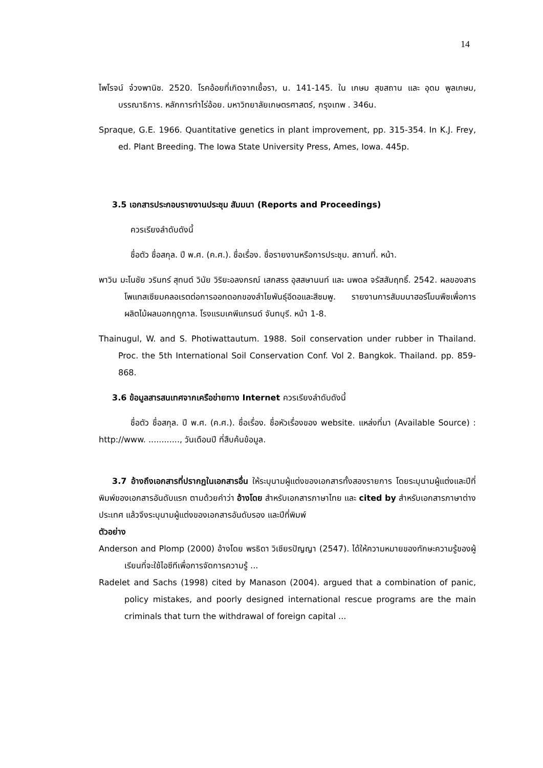14
ไพโรจน์ จ๋วงพานิช. 2520. โรคอ้อยที่เกิดจากเชื้อรา, น. 141-145. ใน เกษม สุขสถาน และ อุดม พูลเกษม, บรรณาธิการ. หลักการทำไร่อ้อย. มหาวิทยาลัยเกษตรศาสตร์, กรุงเทพ . 346น.
Spraque, G.E. 1966. Quantitative genetics in plant improvement, pp. 315-354. In K.J. Frey, ed. Plant Breeding. The Iowa State University Press, Ames, Iowa. 445p.
3.5 เอกสารประกอบรายงานประชุม สัมมนา (Reports and Proceedings)
ควรเรียงลำดับดังนี้
ชื่อตัว ชื่อสกุล. ปี พ.ศ. (ค.ศ.). ชื่อเรื่อง. ชื่อรายงานหรือการประชุม. สถานที่. หน้า.
พาวิน มะโนชัย วรินทร์ สุทนต์ วินัย วิริยะอลงกรณ์ เสกสรร อุสสษานนท์ และ นพดล จรัสสัมฤทธิ์. 2542. ผลของสารโพแทสเซียมคลอเรตต่อการออกดอกของลำไยพันธุ์อีดอและสีชมพู. รายงานการสัมมนาฮอร์โมนพืชเพื่อการผลิตไม้ผลนอกฤดูกาล. โรงแรมเคพีแกรนด์ จันทบุรี. หน้า 1-8.
Thainugul, W. and S. Photiwattautum. 1988. Soil conservation under rubber in Thailand. Proc. the 5th International Soil Conservation Conf. Vol 2. Bangkok. Thailand. pp. 859-868.
3.6 ข้อมูลสารสนเทศจากเครือข่ายทาง Internet ควรเรียงลำดับดังนี้
ชื่อตัว ชื่อสกุล. ปี พ.ศ. (ค.ศ.). ชื่อเรื่อง. ชื่อหัวเรื่องของ website. แหล่งที่มา (Available Source) : http://www. ............, วันเดือนปี ที่สืบค้นข้อมูล.
3.7 อ้างถึงเอกสารที่ปรากฏในเอกสารอื่น ให้ระบุนามผู้แต่งของเอกสารทั้งสองรายการ โดยระบุนามผู้แต่งและปีที่พิมพ์ของเอกสารอันดับแรก ตามด้วยคำว่า อ้างโดย สำหรับเอกสารภาษาไทย และ cited by สำหรับเอกสารภาษาต่างประเทศ แล้วจึงระบุนามผู้แต่งของเอกสารอันดับรอง และปีที่พิมพ์
ตัวอย่าง
Anderson and Plomp (2000) อ้างโดย พรธิดา วิเชียรปัญญา (2547). ได้ให้ความหมายของทักษะความรู้ของผู้เรียนที่จะใช้ไอซีทีเพื่อการจัดการความรู้ ...
Radelet and Sachs (1998) cited by Manason (2004). argued that a combination of panic, policy mistakes, and poorly designed international rescue programs are the main criminals that turn the withdrawal of foreign capital ...